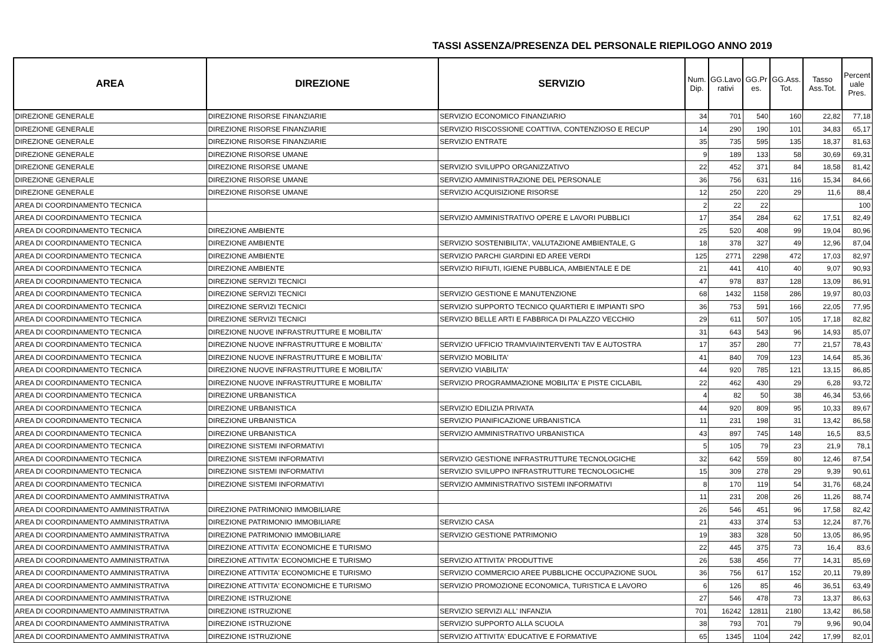TASSI ASSENZA/PRESENZA DEL PERSONALE RIEPILOGO ANNO 2019
| AREA | DIREZIONE | SERVIZIO | Num. Dip. | GG.Lavo rativi | GG.Pr es. | GG.Ass. Tot. | Tasso Ass.Tot. | Percent uale Pres. |
| --- | --- | --- | --- | --- | --- | --- | --- | --- |
| DIREZIONE GENERALE | DIREZIONE RISORSE FINANZIARIE | SERVIZIO ECONOMICO FINANZIARIO | 34 | 701 | 540 | 160 | 22,82 | 77,18 |
| DIREZIONE GENERALE | DIREZIONE RISORSE FINANZIARIE | SERVIZIO RISCOSSIONE COATTIVA, CONTENZIOSO E RECUP | 14 | 290 | 190 | 101 | 34,83 | 65,17 |
| DIREZIONE GENERALE | DIREZIONE RISORSE FINANZIARIE | SERVIZIO ENTRATE | 35 | 735 | 595 | 135 | 18,37 | 81,63 |
| DIREZIONE GENERALE | DIREZIONE RISORSE UMANE | | 9 | 189 | 133 | 58 | 30,69 | 69,31 |
| DIREZIONE GENERALE | DIREZIONE RISORSE UMANE | SERVIZIO SVILUPPO ORGANIZZATIVO | 22 | 452 | 371 | 84 | 18,58 | 81,42 |
| DIREZIONE GENERALE | DIREZIONE RISORSE UMANE | SERVIZIO AMMINISTRAZIONE DEL PERSONALE | 36 | 756 | 631 | 116 | 15,34 | 84,66 |
| DIREZIONE GENERALE | DIREZIONE RISORSE UMANE | SERVIZIO ACQUISIZIONE RISORSE | 12 | 250 | 220 | 29 | 11,6 | 88,4 |
| AREA DI COORDINAMENTO TECNICA | | | 2 | 22 | 22 | | | 100 |
| AREA DI COORDINAMENTO TECNICA | | SERVIZIO AMMINISTRATIVO OPERE E LAVORI PUBBLICI | 17 | 354 | 284 | 62 | 17,51 | 82,49 |
| AREA DI COORDINAMENTO TECNICA | DIREZIONE AMBIENTE | | 25 | 520 | 408 | 99 | 19,04 | 80,96 |
| AREA DI COORDINAMENTO TECNICA | DIREZIONE AMBIENTE | SERVIZIO SOSTENIBILITA', VALUTAZIONE AMBIENTALE, G | 18 | 378 | 327 | 49 | 12,96 | 87,04 |
| AREA DI COORDINAMENTO TECNICA | DIREZIONE AMBIENTE | SERVIZIO PARCHI GIARDINI ED AREE VERDI | 125 | 2771 | 2298 | 472 | 17,03 | 82,97 |
| AREA DI COORDINAMENTO TECNICA | DIREZIONE AMBIENTE | SERVIZIO RIFIUTI, IGIENE PUBBLICA, AMBIENTALE E DE | 21 | 441 | 410 | 40 | 9,07 | 90,93 |
| AREA DI COORDINAMENTO TECNICA | DIREZIONE SERVIZI TECNICI | | 47 | 978 | 837 | 128 | 13,09 | 86,91 |
| AREA DI COORDINAMENTO TECNICA | DIREZIONE SERVIZI TECNICI | SERVIZIO GESTIONE E MANUTENZIONE | 68 | 1432 | 1158 | 286 | 19,97 | 80,03 |
| AREA DI COORDINAMENTO TECNICA | DIREZIONE SERVIZI TECNICI | SERVIZIO SUPPORTO TECNICO QUARTIERI E IMPIANTI SPO | 36 | 753 | 591 | 166 | 22,05 | 77,95 |
| AREA DI COORDINAMENTO TECNICA | DIREZIONE SERVIZI TECNICI | SERVIZIO BELLE ARTI E FABBRICA DI PALAZZO VECCHIO | 29 | 611 | 507 | 105 | 17,18 | 82,82 |
| AREA DI COORDINAMENTO TECNICA | DIREZIONE NUOVE INFRASTRUTTURE E MOBILITA' | | 31 | 643 | 543 | 96 | 14,93 | 85,07 |
| AREA DI COORDINAMENTO TECNICA | DIREZIONE NUOVE INFRASTRUTTURE E MOBILITA' | SERVIZIO UFFICIO TRAMVIA/INTERVENTI TAV E AUTOSTRA | 17 | 357 | 280 | 77 | 21,57 | 78,43 |
| AREA DI COORDINAMENTO TECNICA | DIREZIONE NUOVE INFRASTRUTTURE E MOBILITA' | SERVIZIO MOBILITA' | 41 | 840 | 709 | 123 | 14,64 | 85,36 |
| AREA DI COORDINAMENTO TECNICA | DIREZIONE NUOVE INFRASTRUTTURE E MOBILITA' | SERVIZIO VIABILITA' | 44 | 920 | 785 | 121 | 13,15 | 86,85 |
| AREA DI COORDINAMENTO TECNICA | DIREZIONE NUOVE INFRASTRUTTURE E MOBILITA' | SERVIZIO PROGRAMMAZIONE MOBILITA' E PISTE CICLABIL | 22 | 462 | 430 | 29 | 6,28 | 93,72 |
| AREA DI COORDINAMENTO TECNICA | DIREZIONE URBANISTICA | | 4 | 82 | 50 | 38 | 46,34 | 53,66 |
| AREA DI COORDINAMENTO TECNICA | DIREZIONE URBANISTICA | SERVIZIO EDILIZIA PRIVATA | 44 | 920 | 809 | 95 | 10,33 | 89,67 |
| AREA DI COORDINAMENTO TECNICA | DIREZIONE URBANISTICA | SERVIZIO PIANIFICAZIONE URBANISTICA | 11 | 231 | 198 | 31 | 13,42 | 86,58 |
| AREA DI COORDINAMENTO TECNICA | DIREZIONE URBANISTICA | SERVIZIO AMMINISTRATIVO URBANISTICA | 43 | 897 | 745 | 148 | 16,5 | 83,5 |
| AREA DI COORDINAMENTO TECNICA | DIREZIONE SISTEMI INFORMATIVI | | 5 | 105 | 79 | 23 | 21,9 | 78,1 |
| AREA DI COORDINAMENTO TECNICA | DIREZIONE SISTEMI INFORMATIVI | SERVIZIO GESTIONE INFRASTRUTTURE TECNOLOGICHE | 32 | 642 | 559 | 80 | 12,46 | 87,54 |
| AREA DI COORDINAMENTO TECNICA | DIREZIONE SISTEMI INFORMATIVI | SERVIZIO SVILUPPO INFRASTRUTTURE TECNOLOGICHE | 15 | 309 | 278 | 29 | 9,39 | 90,61 |
| AREA DI COORDINAMENTO TECNICA | DIREZIONE SISTEMI INFORMATIVI | SERVIZIO AMMINISTRATIVO SISTEMI INFORMATIVI | 8 | 170 | 119 | 54 | 31,76 | 68,24 |
| AREA DI COORDINAMENTO AMMINISTRATIVA | | | 11 | 231 | 208 | 26 | 11,26 | 88,74 |
| AREA DI COORDINAMENTO AMMINISTRATIVA | DIREZIONE PATRIMONIO IMMOBILIARE | | 26 | 546 | 451 | 96 | 17,58 | 82,42 |
| AREA DI COORDINAMENTO AMMINISTRATIVA | DIREZIONE PATRIMONIO IMMOBILIARE | SERVIZIO CASA | 21 | 433 | 374 | 53 | 12,24 | 87,76 |
| AREA DI COORDINAMENTO AMMINISTRATIVA | DIREZIONE PATRIMONIO IMMOBILIARE | SERVIZIO GESTIONE PATRIMONIO | 19 | 383 | 328 | 50 | 13,05 | 86,95 |
| AREA DI COORDINAMENTO AMMINISTRATIVA | DIREZIONE ATTIVITA' ECONOMICHE E TURISMO | | 22 | 445 | 375 | 73 | 16,4 | 83,6 |
| AREA DI COORDINAMENTO AMMINISTRATIVA | DIREZIONE ATTIVITA' ECONOMICHE E TURISMO | SERVIZIO ATTIVITA' PRODUTTIVE | 26 | 538 | 456 | 77 | 14,31 | 85,69 |
| AREA DI COORDINAMENTO AMMINISTRATIVA | DIREZIONE ATTIVITA' ECONOMICHE E TURISMO | SERVIZIO COMMERCIO AREE PUBBLICHE OCCUPAZIONE SUOL | 36 | 756 | 617 | 152 | 20,11 | 79,89 |
| AREA DI COORDINAMENTO AMMINISTRATIVA | DIREZIONE ATTIVITA' ECONOMICHE E TURISMO | SERVIZIO PROMOZIONE ECONOMICA, TURISTICA E LAVORO | 6 | 126 | 85 | 46 | 36,51 | 63,49 |
| AREA DI COORDINAMENTO AMMINISTRATIVA | DIREZIONE ISTRUZIONE | | 27 | 546 | 478 | 73 | 13,37 | 86,63 |
| AREA DI COORDINAMENTO AMMINISTRATIVA | DIREZIONE ISTRUZIONE | SERVIZIO SERVIZI ALL' INFANZIA | 701 | 16242 | 12811 | 2180 | 13,42 | 86,58 |
| AREA DI COORDINAMENTO AMMINISTRATIVA | DIREZIONE ISTRUZIONE | SERVIZIO SUPPORTO ALLA SCUOLA | 38 | 793 | 701 | 79 | 9,96 | 90,04 |
| AREA DI COORDINAMENTO AMMINISTRATIVA | DIREZIONE ISTRUZIONE | SERVIZIO ATTIVITA' EDUCATIVE E FORMATIVE | 65 | 1345 | 1104 | 242 | 17,99 | 82,01 |